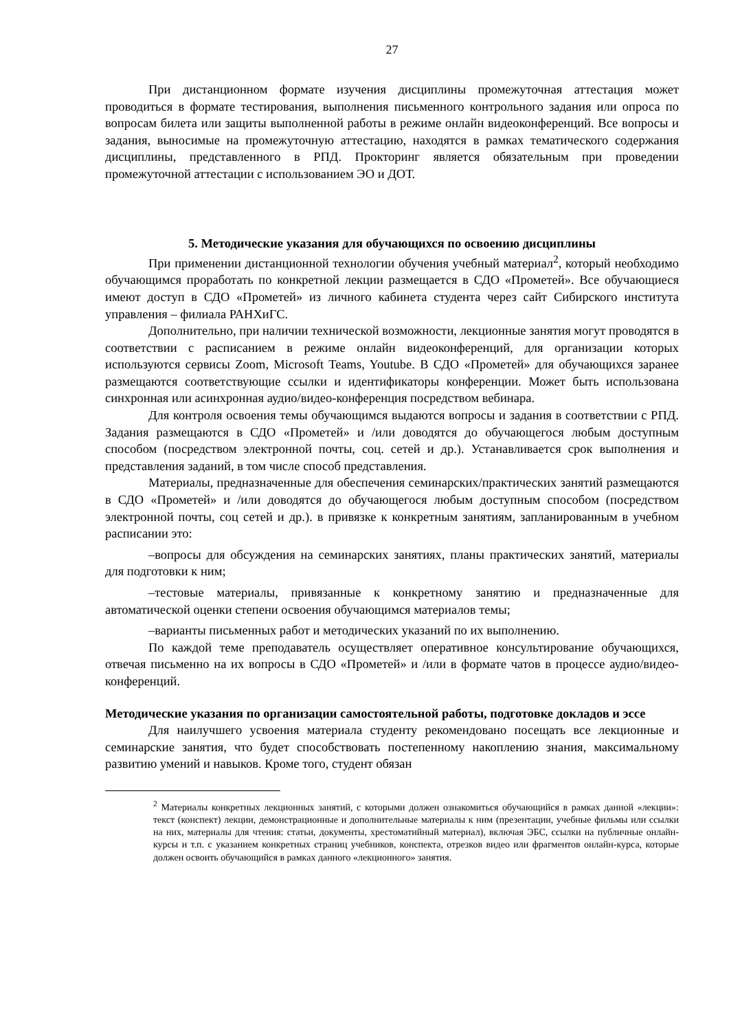27
При дистанционном формате изучения дисциплины промежуточная аттестация может проводиться в формате тестирования, выполнения письменного контрольного задания или опроса по вопросам билета или защиты выполненной работы в режиме онлайн видеоконференций. Все вопросы и задания, выносимые на промежуточную аттестацию, находятся в рамках тематического содержания дисциплины, представленного в РПД. Прокторинг является обязательным при проведении промежуточной аттестации с использованием ЭО и ДОТ.
5. Методические указания для обучающихся по освоению дисциплины
При применении дистанционной технологии обучения учебный материал<sup>2</sup>, который необходимо обучающимся проработать по конкретной лекции размещается в СДО «Прометей». Все обучающиеся имеют доступ в СДО «Прометей» из личного кабинета студента через сайт Сибирского института управления – филиала РАНХиГС.
Дополнительно, при наличии технической возможности, лекционные занятия могут проводятся в соответствии с расписанием в режиме онлайн видеоконференций, для организации которых используются сервисы Zoom, Microsoft Teams, Youtube. В СДО «Прометей» для обучающихся заранее размещаются соответствующие ссылки и идентификаторы конференции. Может быть использована синхронная или асинхронная аудио/видео-конференция посредством вебинара.
Для контроля освоения темы обучающимся выдаются вопросы и задания в соответствии с РПД. Задания размещаются в СДО «Прометей» и /или доводятся до обучающегося любым доступным способом (посредством электронной почты, соц. сетей и др.). Устанавливается срок выполнения и представления заданий, в том числе способ представления.
Материалы, предназначенные для обеспечения семинарских/практических занятий размещаются в СДО «Прометей» и /или доводятся до обучающегося любым доступным способом (посредством электронной почты, соц сетей и др.). в привязке к конкретным занятиям, запланированным в учебном расписании это:
–вопросы для обсуждения на семинарских занятиях, планы практических занятий, материалы для подготовки к ним;
–тестовые материалы, привязанные к конкретному занятию и предназначенные для автоматической оценки степени освоения обучающимся материалов темы;
–варианты письменных работ и методических указаний по их выполнению.
По каждой теме преподаватель осуществляет оперативное консультирование обучающихся, отвечая письменно на их вопросы в СДО «Прометей» и /или в формате чатов в процессе аудио/видео-конференций.
Методические указания по организации самостоятельной работы, подготовке докладов и эссе
Для наилучшего усвоения материала студенту рекомендовано посещать все лекционные и семинарские занятия, что будет способствовать постепенному накоплению знания, максимальному развитию умений и навыков. Кроме того, студент обязан
<sup>2</sup> Материалы конкретных лекционных занятий, с которыми должен ознакомиться обучающийся в рамках данной «лекции»: текст (конспект) лекции, демонстрационные и дополнительные материалы к ним (презентации, учебные фильмы или ссылки на них, материалы для чтения: статьи, документы, хрестоматийный материал), включая ЭБС, ссылки на публичные онлайн-курсы и т.п. с указанием конкретных страниц учебников, конспекта, отрезков видео или фрагментов онлайн-курса, которые должен освоить обучающийся в рамках данного «лекционного» занятия.